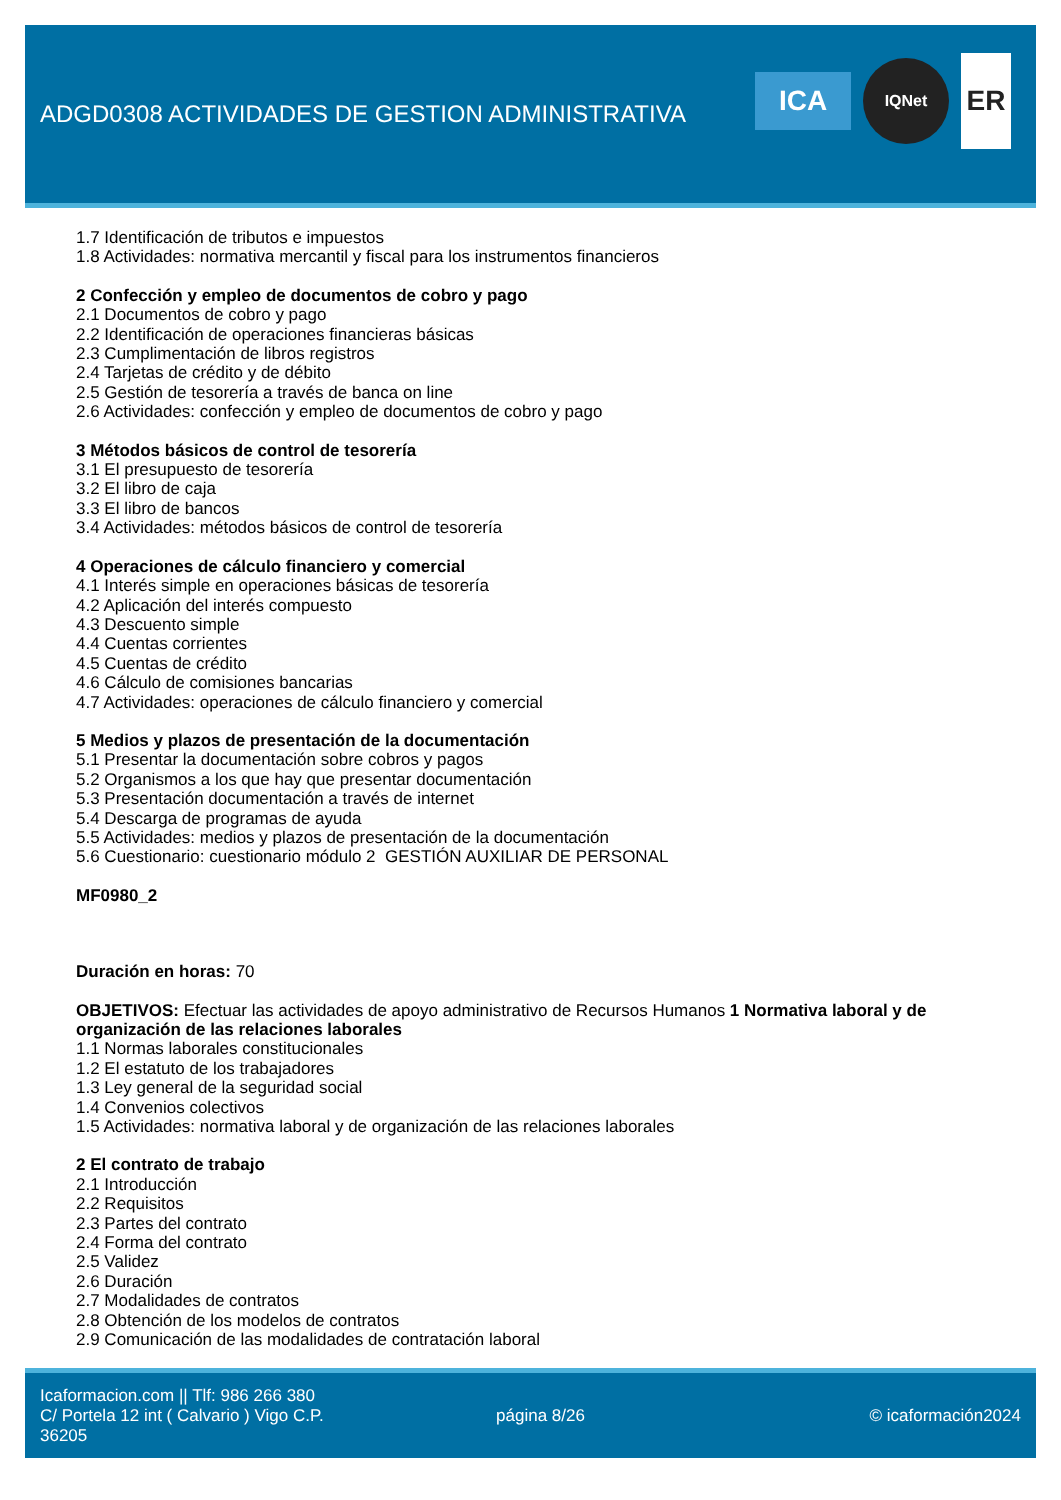ADGD0308 ACTIVIDADES DE GESTION ADMINISTRATIVA
ICA
IQNet
ER
1.7 Identificación de tributos e impuestos
1.8 Actividades: normativa mercantil y fiscal para los instrumentos financieros
2 Confección y empleo de documentos de cobro y pago
2.1 Documentos de cobro y pago
2.2 Identificación de operaciones financieras básicas
2.3 Cumplimentación de libros registros
2.4 Tarjetas de crédito y de débito
2.5 Gestión de tesorería a través de banca on line
2.6 Actividades: confección y empleo de documentos de cobro y pago
3 Métodos básicos de control de tesorería
3.1 El presupuesto de tesorería
3.2 El libro de caja
3.3 El libro de bancos
3.4 Actividades: métodos básicos de control de tesorería
4 Operaciones de cálculo financiero y comercial
4.1 Interés simple en operaciones básicas de tesorería
4.2 Aplicación del interés compuesto
4.3 Descuento simple
4.4 Cuentas corrientes
4.5 Cuentas de crédito
4.6 Cálculo de comisiones bancarias
4.7 Actividades: operaciones de cálculo financiero y comercial
5 Medios y plazos de presentación de la documentación
5.1 Presentar la documentación sobre cobros y pagos
5.2 Organismos a los que hay que presentar documentación
5.3 Presentación documentación a través de internet
5.4 Descarga de programas de ayuda
5.5 Actividades: medios y plazos de presentación de la documentación
5.6 Cuestionario: cuestionario módulo 2 GESTIÓN AUXILIAR DE PERSONAL
MF0980_2
Duración en horas: 70
OBJETIVOS: Efectuar las actividades de apoyo administrativo de Recursos Humanos 1 Normativa laboral y de organización de las relaciones laborales
1.1 Normas laborales constitucionales
1.2 El estatuto de los trabajadores
1.3 Ley general de la seguridad social
1.4 Convenios colectivos
1.5 Actividades: normativa laboral y de organización de las relaciones laborales
2 El contrato de trabajo
2.1 Introducción
2.2 Requisitos
2.3 Partes del contrato
2.4 Forma del contrato
2.5 Validez
2.6 Duración
2.7 Modalidades de contratos
2.8 Obtención de los modelos de contratos
2.9 Comunicación de las modalidades de contratación laboral
Icaformacion.com || Tlf: 986 266 380
C/ Portela 12 int ( Calvario ) Vigo C.P. 36205
página 8/26 © icaformación2024